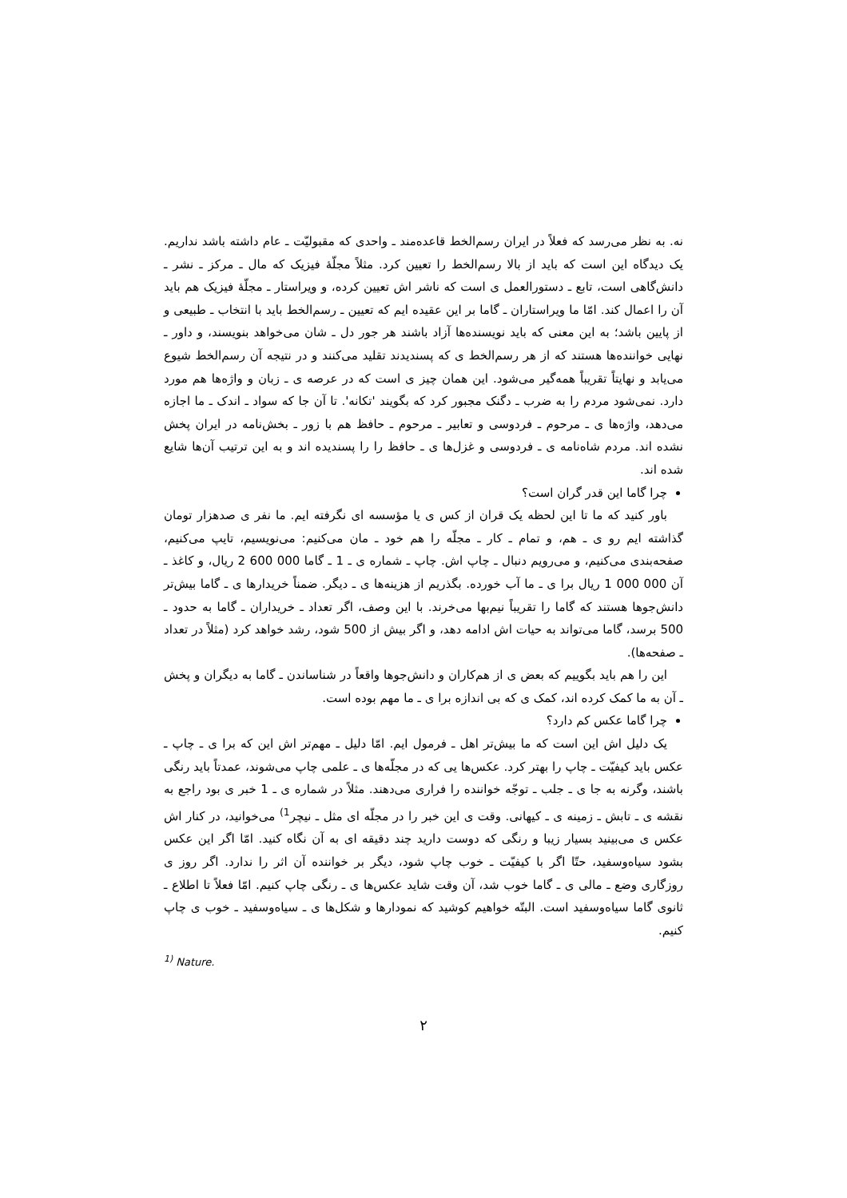نه. به نظر می‌رسد که فعلاً در ایران رسم‌الخط قاعده‌مند ـ واحدی که مقبولیّت ـ عام داشته باشد نداریم. یک دیدگاه این است که باید از بالا رسم‌الخط را تعیین کرد. مثلاً مجلّهٔ فیزیک که مال ـ مرکز ـ نشر ـ دانش‌گاهی است، تابع ـ دستورالعمل ی است که ناشر اش تعیین کرده، و ویراستار ـ مجلّهٔ فیزیک هم باید آن را اعمال کند. امّا ما ویراستاران ـ گاما بر این عقیده ایم که تعیین ـ رسم‌الخط باید با انتخاب ـ طبیعی و از پایین باشد؛ به این معنی که باید نویسنده‌ها آزاد باشند هر جور دل ـ شان می‌خواهد بنویسند، و داور ـ نهایی خواننده‌ها هستند که از هر رسم‌الخط ی که پسندیدند تقلید می‌کنند و در نتیجه آن رسم‌الخط شیوع می‌یابد و نهایتاً تقریباً همه‌گیر می‌شود. این همان چیز ی است که در عرصه ی ـ زبان و واژه‌ها هم مورد دارد. نمی‌شود مردم را به ضرب ـ دگنک مجبور کرد که بگویند 'تکانه'. تا آن جا که سواد ـ اندک ـ ما اجازه می‌دهد، واژه‌ها ی ـ مرحوم ـ فردوسی و تعابیر ـ مرحوم ـ حافظ هم با زور ـ بخش‌نامه در ایران پخش نشده اند. مردم شاه‌نامه ی ـ فردوسی و غزل‌ها ی ـ حافظ را را پسندیده اند و به این ترتیب آن‌ها شایع شده اند.
چرا گاما این قدر گران است؟
باور کنید که ما تا این لحظه یک قران از کس ی یا مؤسسه ای نگرفته ایم. ما نفر ی صدهزار تومان گذاشته ایم رو ی ـ هم، و تمام ـ کار ـ مجلّه را هم خود ـ مان می‌کنیم: می‌نویسیم، تایپ می‌کنیم، صفحه‌بندی می‌کنیم، و می‌رویم دنبال ـ چاپ اش. چاپ ـ شماره ی ـ 1 ـ گاما 000 600 2 ریال، و کاغذ ـ آن 000 000 1 ریال برا ی ـ ما آب خورده. بگذریم از هزینه‌ها ی ـ دیگر. ضمناً خریدارها ی ـ گاما بیش‌تر دانش‌جوها هستند که گاما را تقریباً نیم‌بها می‌خرند. با این وصف، اگر تعداد ـ خریداران ـ گاما به حدود ـ 500 برسد، گاما می‌تواند به حیات اش ادامه دهد، و اگر بیش از 500 شود، رشد خواهد کرد (مثلاً در تعداد ـ صفحه‌ها).
این را هم باید بگوییم که بعض ی از هم‌کاران و دانش‌جوها واقعاً در شناساندن ـ گاما به دیگران و پخش ـ آن به ما کمک کرده اند، کمک ی که بی اندازه برا ی ـ ما مهم بوده است.
چرا گاما عکس کم دارد؟
یک دلیل اش این است که ما بیش‌تر اهل ـ فرمول ایم. امّا دلیل ـ مهم‌تر اش این که برا ی ـ چاپ ـ عکس باید کیفیّت ـ چاپ را بهتر کرد. عکس‌ها یی که در مجلّه‌ها ی ـ علمی چاپ می‌شوند، عمدتاً باید رنگی باشند، وگرنه به جا ی ـ جلب ـ توجّه خواننده را فراری می‌دهند. مثلاً در شماره ی ـ 1 خبر ی بود راجع به نقشه ی ـ تابش ـ زمینه ی ـ کیهانی. وقت ی این خبر را در مجلّه ای مثل ـ نیچر<sup>1)</sup> می‌خوانید، در کنار اش عکس ی می‌بینید بسیار زیبا و رنگی که دوست دارید چند دقیقه ای به آن نگاه کنید. امّا اگر این عکس بشود سیاه‌وسفید، حتّا اگر با کیفیّت ـ خوب چاپ شود، دیگر بر خواننده آن اثر را ندارد. اگر روز ی روزگاری وضع ـ مالی ی ـ گاما خوب شد، آن وقت شاید عکس‌ها ی ـ رنگی چاپ کنیم. امّا فعلاً تا اطلاع ـ ثانوی گاما سیاه‌وسفید است. البتّه خواهیم کوشید که نمودارها و شکل‌ها ی ـ سیاه‌وسفید ـ خوب ی چاپ کنیم.
<sup>1)</sup> Nature.
۲